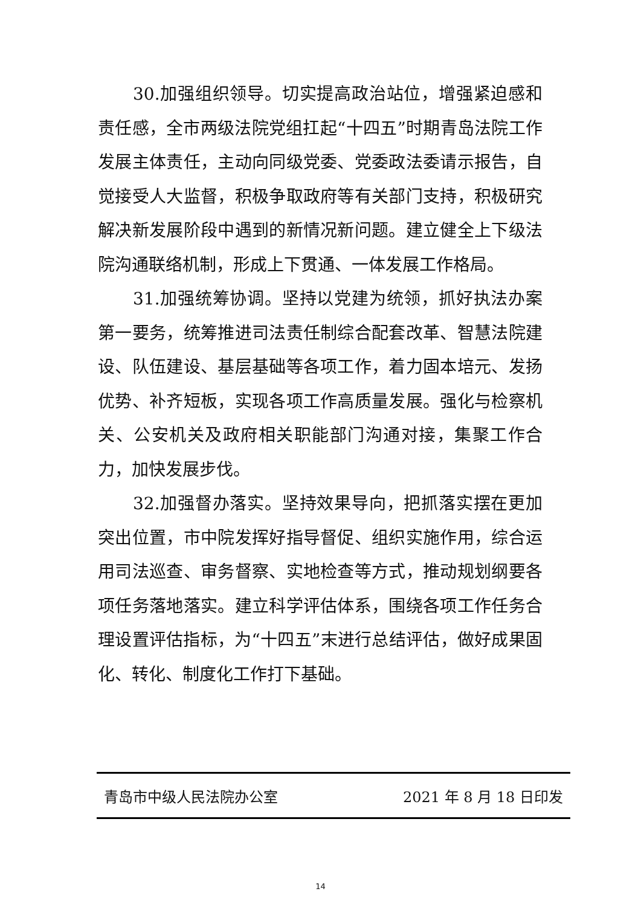30.加强组织领导。切实提高政治站位，增强紧迫感和责任感，全市两级法院党组扛起“十四五”时期青岛法院工作发展主体责任，主动向同级党委、党委政法委请示报告，自觉接受人大监督，积极争取政府等有关部门支持，积极研究解决新发展阶段中遇到的新情况新问题。建立健全上下级法院沟通联络机制，形成上下贯通、一体发展工作格局。
31.加强统筹协调。坚持以党建为统领，抓好执法办案第一要务，统筹推进司法责任制综合配套改革、智慧法院建设、队伍建设、基层基础等各项工作，着力固本培元、发扬优势、补齐短板，实现各项工作高质量发展。强化与检察机关、公安机关及政府相关职能部门沟通对接，集聚工作合力，加快发展步伐。
32.加强督办落实。坚持效果导向，把抓落实摆在更加突出位置，市中院发挥好指导督促、组织实施作用，综合运用司法巡查、审务督察、实地检查等方式，推动规划纲要各项任务落地落实。建立科学评估体系，围绕各项工作任务合理设置评估指标，为“十四五”末进行总结评估，做好成果固化、转化、制度化工作打下基础。
青岛市中级人民法院办公室 2021 年 8 月 18 日印发
14